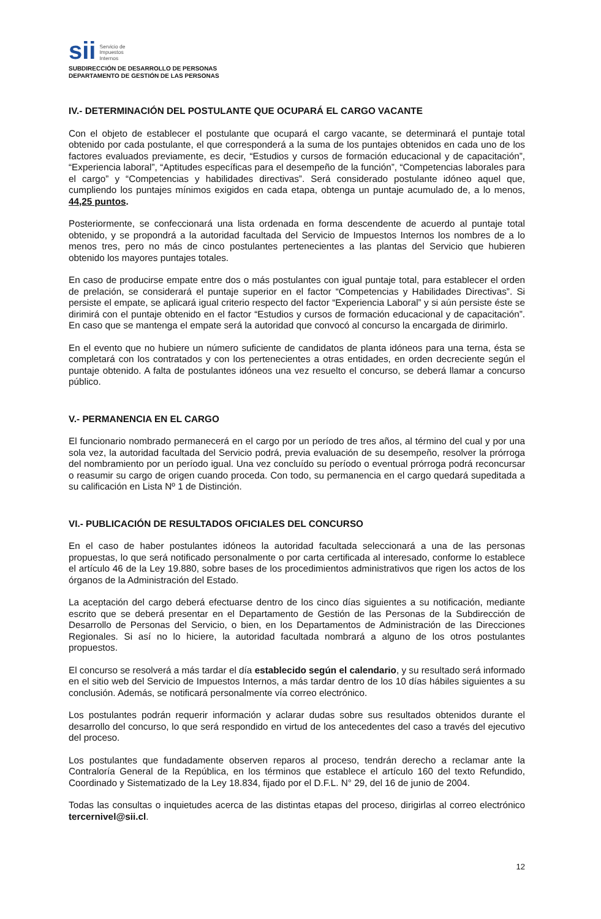sii Servicio de
Impuestos
Internos
SUBDIRECCIÓN DE DESARROLLO DE PERSONAS
DEPARTAMENTO DE GESTIÓN DE LAS PERSONAS
IV.- DETERMINACIÓN DEL POSTULANTE QUE OCUPARÁ EL CARGO VACANTE
Con el objeto de establecer el postulante que ocupará el cargo vacante, se determinará el puntaje total obtenido por cada postulante, el que corresponderá a la suma de los puntajes obtenidos en cada uno de los factores evaluados previamente, es decir, “Estudios y cursos de formación educacional y de capacitación”, “Experiencia laboral”, “Aptitudes específicas para el desempeño de la función”, “Competencias laborales para el cargo” y “Competencias y habilidades directivas”. Será considerado postulante idóneo aquel que, cumpliendo los puntajes mínimos exigidos en cada etapa, obtenga un puntaje acumulado de, a lo menos, 44,25 puntos.
Posteriormente, se confeccionará una lista ordenada en forma descendente de acuerdo al puntaje total obtenido, y se propondrá a la autoridad facultada del Servicio de Impuestos Internos los nombres de a lo menos tres, pero no más de cinco postulantes pertenecientes a las plantas del Servicio que hubieren obtenido los mayores puntajes totales.
En caso de producirse empate entre dos o más postulantes con igual puntaje total, para establecer el orden de prelación, se considerará el puntaje superior en el factor “Competencias y Habilidades Directivas”. Si persiste el empate, se aplicará igual criterio respecto del factor “Experiencia Laboral” y si aún persiste éste se dirimirá con el puntaje obtenido en el factor “Estudios y cursos de formación educacional y de capacitación”. En caso que se mantenga el empate será la autoridad que convocó al concurso la encargada de dirimirlo.
En el evento que no hubiere un número suficiente de candidatos de planta idóneos para una terna, ésta se completará con los contratados y con los pertenecientes a otras entidades, en orden decreciente según el puntaje obtenido. A falta de postulantes idóneos una vez resuelto el concurso, se deberá llamar a concurso público.
V.- PERMANENCIA EN EL CARGO
El funcionario nombrado permanecerá en el cargo por un período de tres años, al término del cual y por una sola vez, la autoridad facultada del Servicio podrá, previa evaluación de su desempeño, resolver la prórroga del nombramiento por un período igual. Una vez concluído su período o eventual prórroga podrá reconcursar o reasumir su cargo de origen cuando proceda. Con todo, su permanencia en el cargo quedará supeditada a su calificación en Lista Nº 1 de Distinción.
VI.- PUBLICACIÓN DE RESULTADOS OFICIALES DEL CONCURSO
En el caso de haber postulantes idóneos la autoridad facultada seleccionará a una de las personas propuestas, lo que será notificado personalmente o por carta certificada al interesado, conforme lo establece el artículo 46 de la Ley 19.880, sobre bases de los procedimientos administrativos que rigen los actos de los órganos de la Administración del Estado.
La aceptación del cargo deberá efectuarse dentro de los cinco días siguientes a su notificación, mediante escrito que se deberá presentar en el Departamento de Gestión de las Personas de la Subdirección de Desarrollo de Personas del Servicio, o bien, en los Departamentos de Administración de las Direcciones Regionales. Si así no lo hiciere, la autoridad facultada nombrará a alguno de los otros postulantes propuestos.
El concurso se resolverá a más tardar el día establecido según el calendario, y su resultado será informado en el sitio web del Servicio de Impuestos Internos, a más tardar dentro de los 10 días hábiles siguientes a su conclusión. Además, se notificará personalmente vía correo electrónico.
Los postulantes podrán requerir información y aclarar dudas sobre sus resultados obtenidos durante el desarrollo del concurso, lo que será respondido en virtud de los antecedentes del caso a través del ejecutivo del proceso.
Los postulantes que fundadamente observen reparos al proceso, tendrán derecho a reclamar ante la Contraloría General de la República, en los términos que establece el artículo 160 del texto Refundido, Coordinado y Sistematizado de la Ley 18.834, fijado por el D.F.L. N° 29, del 16 de junio de 2004.
Todas las consultas o inquietudes acerca de las distintas etapas del proceso, dirigirlas al correo electrónico tercernivel@sii.cl.
12